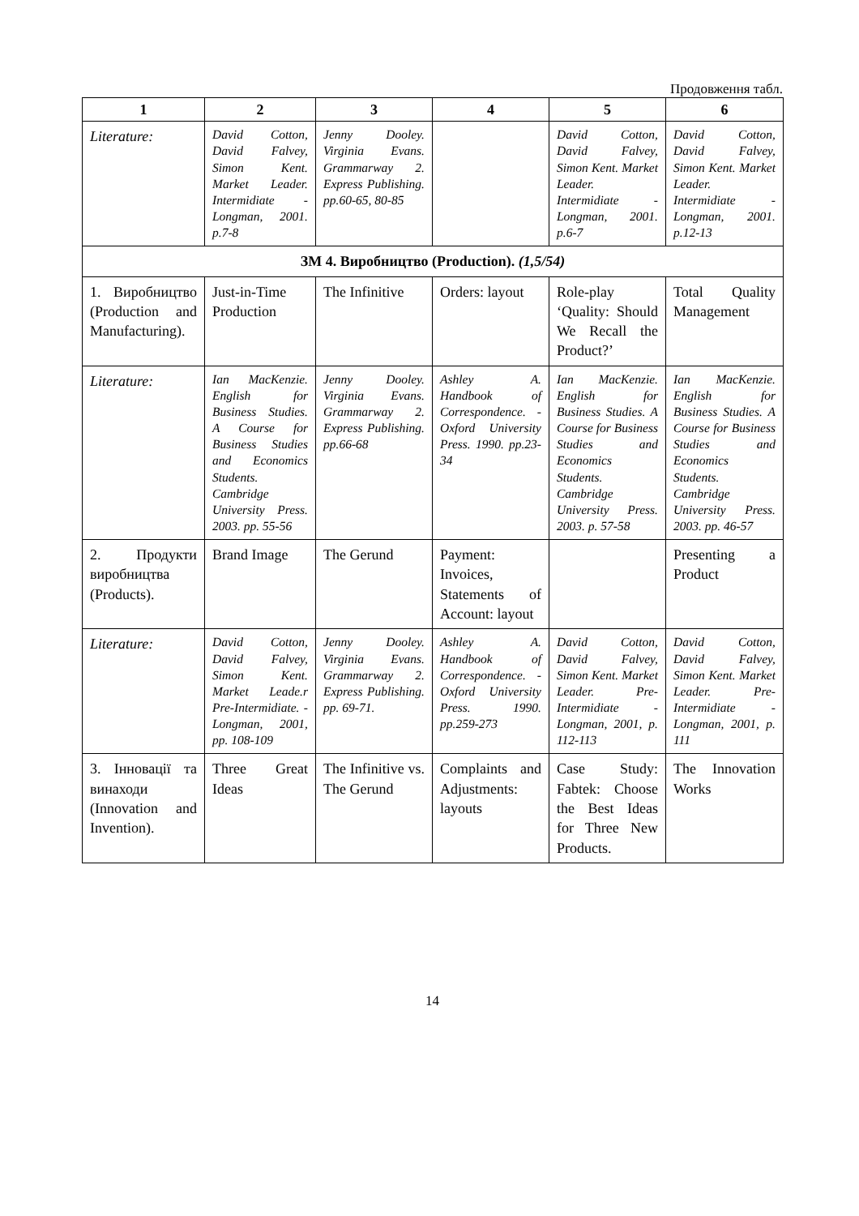Продовження табл.
| 1 | 2 | 3 | 4 | 5 | 6 |
| --- | --- | --- | --- | --- | --- |
| Literature: | David Cotton, David Falvey, Simon Kent. Market Leader. Intermidiate - Longman, 2001. p.7-8 | Jenny Dooley. Virginia Evans. Grammarway 2. Express Publishing. pp.60-65, 80-85 | | David Cotton, David Falvey, Simon Kent. Market Leader. Intermidiate - Longman, 2001. p.6-7 | David Cotton, David Falvey, Simon Kent. Market Leader. Intermidiate - Longman, 2001. p.12-13 |
| ЗМ 4. Виробництво (Production). (1,5/54) | | | | | |
| 1. Виробництво (Production and Manufacturing). | Just-in-Time Production | The Infinitive | Orders: layout | Role-play ‘Quality: Should We Recall the Product?’ | Total Quality Management |
| Literature: | Ian MacKenzie. English for Business Studies. A Course for Business Studies and Economics Students. Cambridge University Press. 2003. pp. 55-56 | Jenny Dooley. Virginia Evans. Grammarway 2. Express Publishing. pp.66-68 | Ashley A. Handbook of Correspondence. -Oxford University Press. 1990. pp.23-34 | Ian MacKenzie. English for Business Studies. A Course for Business Studies and Economics Students. Cambridge University Press. 2003. p. 57-58 | Ian MacKenzie. English for Business Studies. A Course for Business Studies and Economics Students. Cambridge University Press. 2003. pp. 46-57 |
| 2. Продукти виробництва (Products). | Brand Image | The Gerund | Payment: Invoices, Statements of Account: layout | | Presenting a Product |
| Literature: | David Cotton, David Falvey, Simon Kent. Market Leade.r Pre-Intermidiate. - Longman, 2001, pp. 108-109 | Jenny Dooley. Virginia Evans. Grammarway 2. Express Publishing. pp. 69-71. | Ashley A. Handbook of Correspondence. -Oxford University Press. 1990. pp.259-273 | David Cotton, David Falvey, Simon Kent. Market Leader. Pre-Intermidiate - Longman, 2001, p. 112-113 | David Cotton, David Falvey, Simon Kent. Market Leader. Pre-Intermidiate - Longman, 2001, p. 111 |
| 3. Інновації та винаходи (Innovation and Invention). | Three Great Ideas | The Infinitive vs. The Gerund | Complaints and Adjustments: layouts | Case Study: Fabtek: Choose the Best Ideas for Three New Products. | The Innovation Works |
14